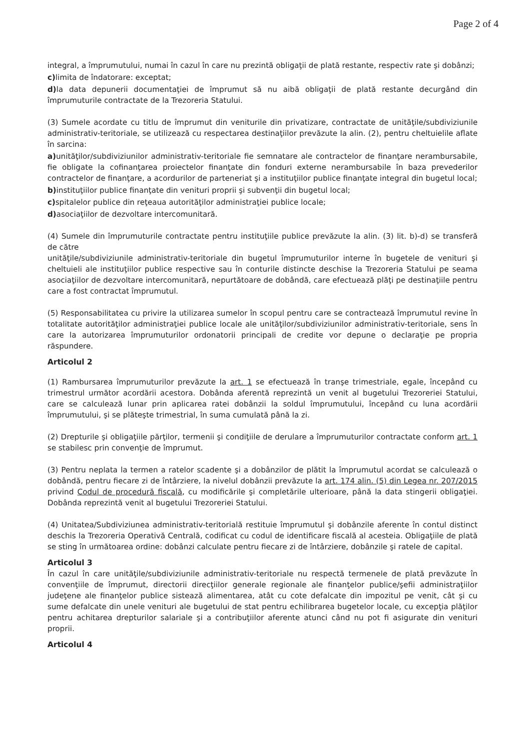Page 2 of 4
integral, a împrumutului, numai în cazul în care nu prezintă obligaţii de plată restante, respectiv rate şi dobânzi;
c) limita de îndatorare: exceptat;
d) la data depunerii documentaţiei de împrumut să nu aibă obligaţii de plată restante decurgând din împrumuturile contractate de la Trezoreria Statului.
(3) Sumele acordate cu titlu de împrumut din veniturile din privatizare, contractate de unităţile/subdiviziunile administrativ-teritoriale, se utilizează cu respectarea destinaţiilor prevăzute la alin. (2), pentru cheltuielile aflate în sarcina:
a) unităţilor/subdiviziunilor administrativ-teritoriale fie semnatare ale contractelor de finanţare nerambursabile, fie obligate la cofinanţarea proiectelor finanţate din fonduri externe nerambursabile în baza prevederilor contractelor de finanţare, a acordurilor de parteneriat şi a instituţiilor publice finanţate integral din bugetul local;
b) instituţiilor publice finanţate din venituri proprii şi subvenţii din bugetul local;
c) spitalelor publice din reţeaua autorităţilor administraţiei publice locale;
d) asociaţiilor de dezvoltare intercomunitară.
(4) Sumele din împrumuturile contractate pentru instituţiile publice prevăzute la alin. (3) lit. b)-d) se transferă de către
unităţile/subdiviziunile administrativ-teritoriale din bugetul împrumuturilor interne în bugetele de venituri şi cheltuieli ale instituţiilor publice respective sau în conturile distincte deschise la Trezoreria Statului pe seama asociaţiilor de dezvoltare intercomunitară, nepurtătoare de dobândă, care efectuează plăţi pe destinaţiile pentru care a fost contractat împrumutul.
(5) Responsabilitatea cu privire la utilizarea sumelor în scopul pentru care se contractează împrumutul revine în totalitate autorităţilor administraţiei publice locale ale unităţilor/subdiviziunilor administrativ-teritoriale, sens în care la autorizarea împrumuturilor ordonatorii principali de credite vor depune o declaraţie pe propria răspundere.
Articolul 2
(1) Rambursarea împrumuturilor prevăzute la art. 1 se efectuează în tranşe trimestriale, egale, începând cu trimestrul următor acordării acestora. Dobânda aferentă reprezintă un venit al bugetului Trezoreriei Statului, care se calculează lunar prin aplicarea ratei dobânzii la soldul împrumutului, începând cu luna acordării împrumutului, şi se plăteşte trimestrial, în suma cumulată până la zi.
(2) Drepturile şi obligaţiile părţilor, termenii şi condiţiile de derulare a împrumuturilor contractate conform art. 1 se stabilesc prin convenţie de împrumut.
(3) Pentru neplata la termen a ratelor scadente şi a dobânzilor de plătit la împrumutul acordat se calculează o dobândă, pentru fiecare zi de întârziere, la nivelul dobânzii prevăzute la art. 174 alin. (5) din Legea nr. 207/2015 privind Codul de procedură fiscală, cu modificările şi completările ulterioare, până la data stingerii obligaţiei. Dobânda reprezintă venit al bugetului Trezoreriei Statului.
(4) Unitatea/Subdiviziunea administrativ-teritorială restituie împrumutul şi dobânzile aferente în contul distinct deschis la Trezoreria Operativă Centrală, codificat cu codul de identificare fiscală al acesteia. Obligaţiile de plată se sting în următoarea ordine: dobânzi calculate pentru fiecare zi de întârziere, dobânzile şi ratele de capital.
Articolul 3
În cazul în care unităţile/subdiviziunile administrativ-teritoriale nu respectă termenele de plată prevăzute în convenţiile de împrumut, directorii direcţiilor generale regionale ale finanţelor publice/şefii administraţiilor judeţene ale finanţelor publice sistează alimentarea, atât cu cote defalcate din impozitul pe venit, cât şi cu sume defalcate din unele venituri ale bugetului de stat pentru echilibrarea bugetelor locale, cu excepţia plăţilor pentru achitarea drepturilor salariale şi a contribuţiilor aferente atunci când nu pot fi asigurate din venituri proprii.
Articolul 4